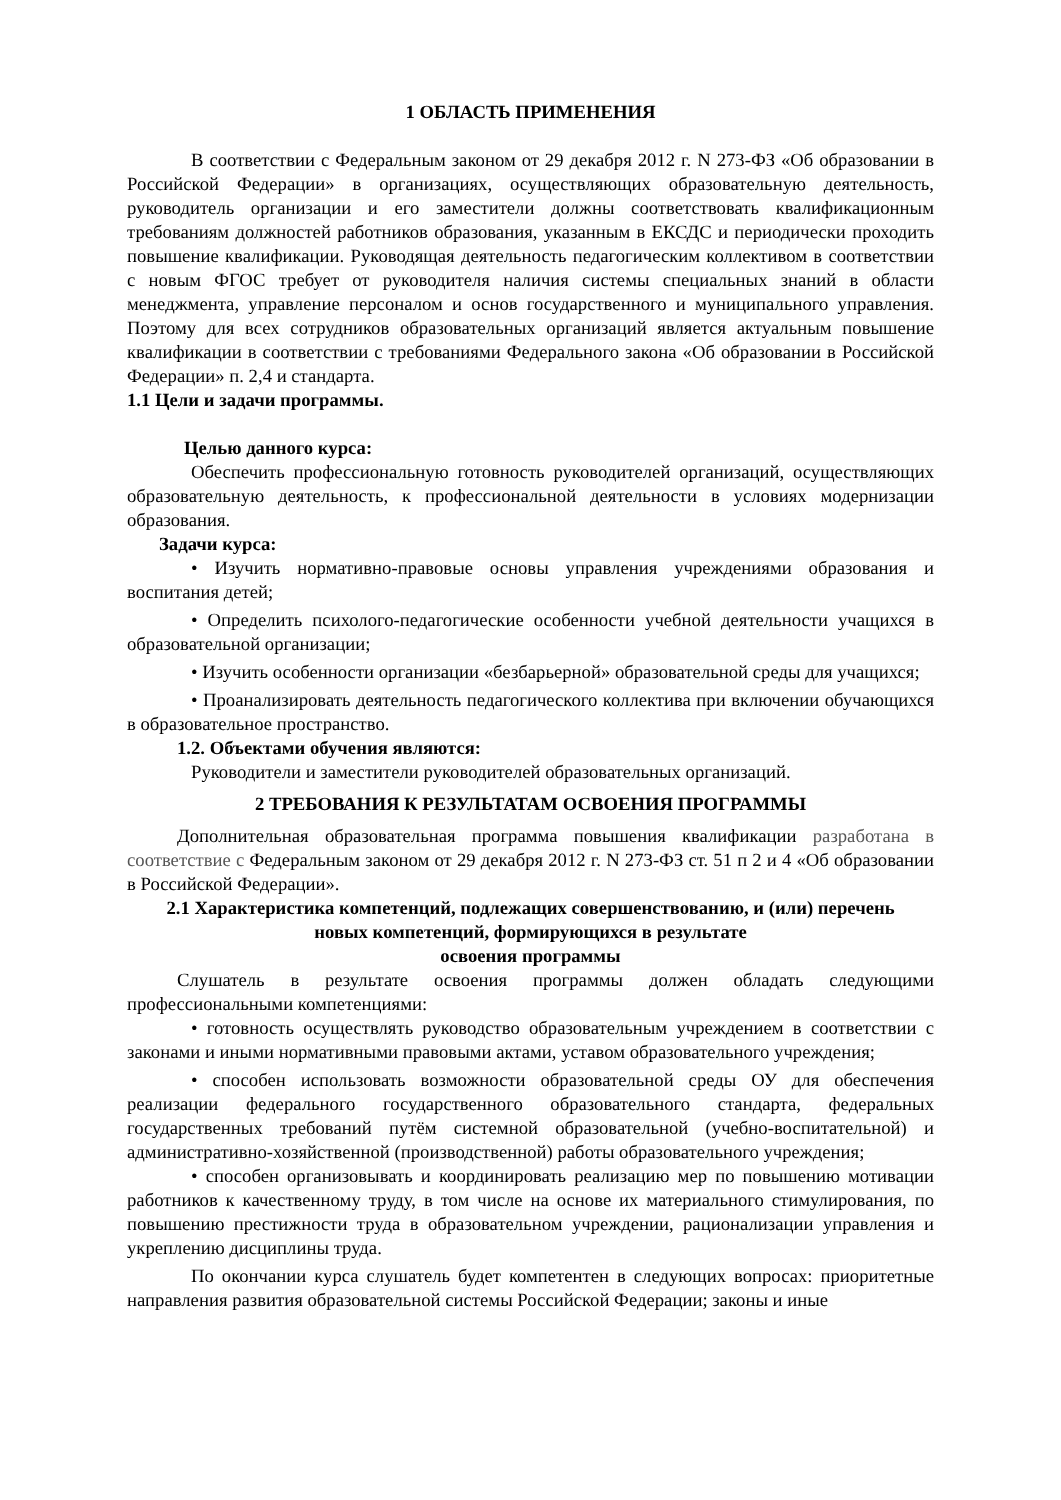1 ОБЛАСТЬ ПРИМЕНЕНИЯ
В соответствии с Федеральным законом от 29 декабря 2012 г. N 273-ФЗ «Об образовании в Российской Федерации» в организациях, осуществляющих образовательную деятельность, руководитель организации и его заместители должны соответствовать квалификационным требованиям должностей работников образования, указанным в ЕКСДС и периодически проходить повышение квалификации. Руководящая деятельность педагогическим коллективом в соответствии с новым ФГОС требует от руководителя наличия системы специальных знаний в области менеджмента, управление персоналом и основ государственного и муниципального управления. Поэтому для всех сотрудников образовательных организаций является актуальным повышение квалификации в соответствии с требованиями Федерального закона «Об образовании в Российской Федерации» п. 2,4 и стандарта.
1.1 Цели и задачи программы.
Целью данного курса:
Обеспечить профессиональную готовность руководителей организаций, осуществляющих образовательную деятельность, к профессиональной деятельности в условиях модернизации образования.
Задачи курса:
• Изучить нормативно-правовые основы управления учреждениями образования и воспитания детей;
• Определить психолого-педагогические особенности учебной деятельности учащихся в образовательной организации;
• Изучить особенности организации «безбарьерной» образовательной среды для учащихся;
• Проанализировать деятельность педагогического коллектива при включении обучающихся в образовательное пространство.
1.2. Объектами обучения являются:
Руководители и заместители руководителей образовательных организаций.
2 ТРЕБОВАНИЯ К РЕЗУЛЬТАТАМ ОСВОЕНИЯ ПРОГРАММЫ
Дополнительная образовательная программа повышения квалификации разработана в соответствие с Федеральным законом от 29 декабря 2012 г. N 273-ФЗ ст. 51 п 2 и 4 «Об образовании в Российской Федерации».
2.1 Характеристика компетенций, подлежащих совершенствованию, и (или) перечень
новых компетенций, формирующихся в результате
освоения программы
Слушатель в результате освоения программы должен обладать следующими профессиональными компетенциями:
• готовность осуществлять руководство образовательным учреждением в соответствии с законами и иными нормативными правовыми актами, уставом образовательного учреждения;
• способен использовать возможности образовательной среды ОУ для обеспечения реализации федерального государственного образовательного стандарта, федеральных государственных требований путём системной образовательной (учебно-воспитательной) и административно-хозяйственной (производственной) работы образовательного учреждения;
• способен организовывать и координировать реализацию мер по повышению мотивации работников к качественному труду, в том числе на основе их материального стимулирования, по повышению престижности труда в образовательном учреждении, рационализации управления и укреплению дисциплины труда.
По окончании курса слушатель будет компетентен в следующих вопросах: приоритетные направления развития образовательной системы Российской Федерации; законы и иные